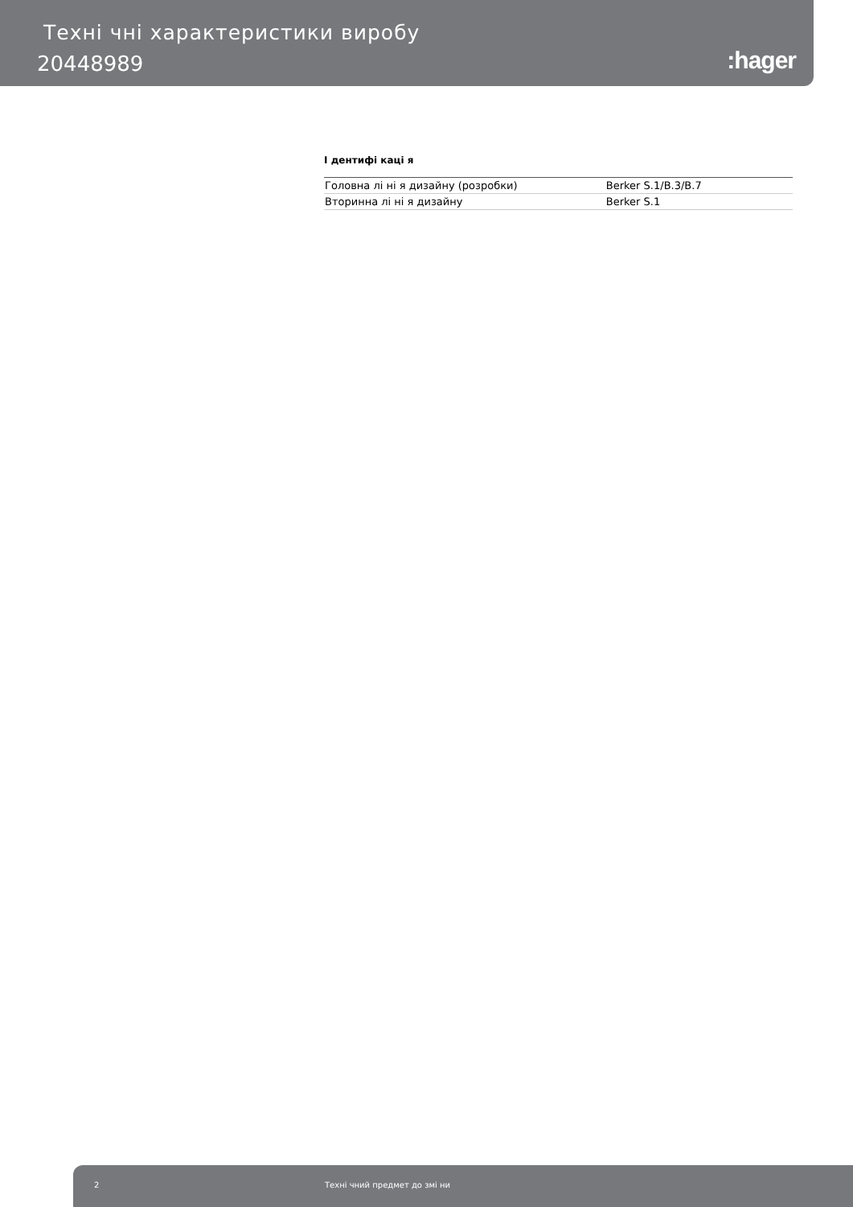Техні чні характеристики виробу
20448989 :hager
І дентифі каці я
| Головна лі ні я дизайну (розробки) | Berker S.1/B.3/B.7 |
| Вторинна лі ні я дизайну | Berker S.1 |
2 Техні чний предмет до змі ни